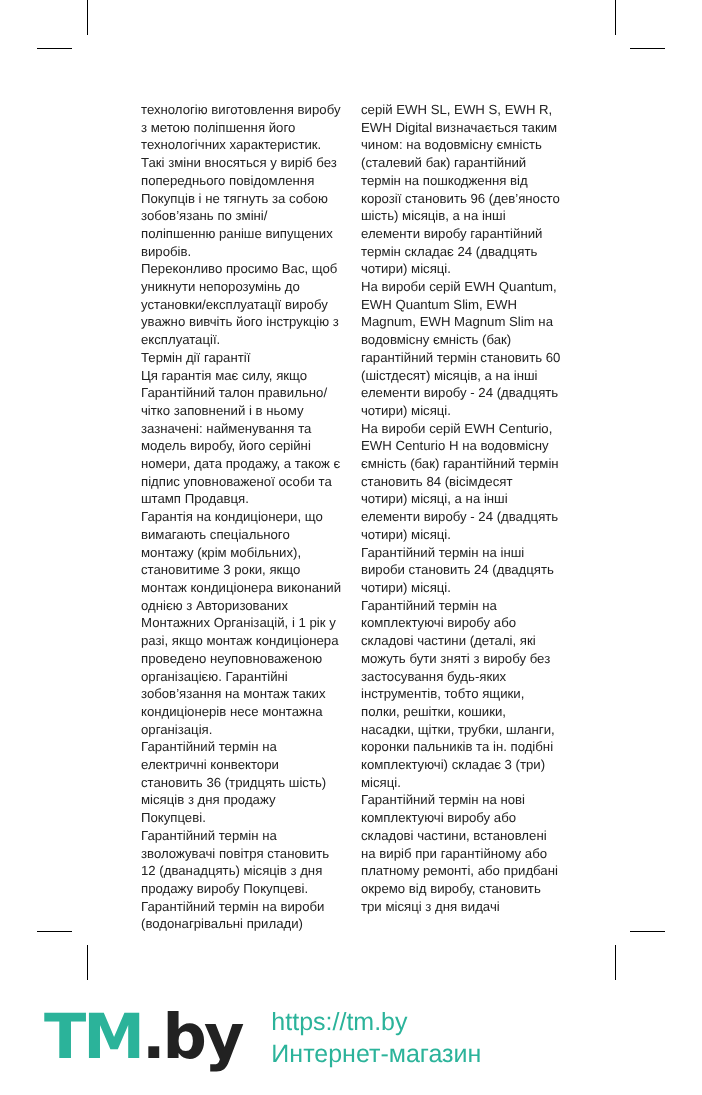технологію виготовлення виробу з метою поліпшення його технологічних характеристик.
Такі зміни вносяться у виріб без попереднього повідомлення Покупців і не тягнуть за собою зобов’язань по зміні/ поліпшенню раніше випущених виробів.
Переконливо просимо Вас, щоб уникнути непорозумінь до установки/експлуатації виробу уважно вивчіть його інструкцію з експлуатації.
Термін дії гарантії
Ця гарантія має силу, якщо Гарантійний талон правильно/ чітко заповнений і в ньому зазначені: найменування та модель виробу, його серійні номери, дата продажу, а також є підпис уповноваженої особи та штамп Продавця.
Гарантія на кондиціонери, що вимагають спеціального монтажу (крім мобільних), становитиме 3 роки, якщо монтаж кондиціонера виконаний однією з Авторизованих Монтажних Організацій, і 1 рік у разі, якщо монтаж кондиціонера проведено неуповноваженою організацією. Гарантійні зобов’язання на монтаж таких кондиціонерів несе монтажна організація.
Гарантійний термін на електричні конвектори становить 36 (тридцять шість) місяців з дня продажу Покупцеві.
Гарантійний термін на зволожувачі повітря становить 12 (дванадцять) місяців з дня продажу виробу Покупцеві.
Гарантійний термін на вироби (водонагрівальні прилади)
серій EWH SL, EWH S, EWH R, EWH Digital визначається таким чином: на водовмісну ємність (сталевий бак) гарантійний термін на пошкодження від корозії становить 96 (дев’яносто шість) місяців, а на інші елементи виробу гарантійний термін складає 24 (двадцять чотири) місяці.
На вироби серій EWH Quantum, EWH Quantum Slim, EWH Magnum, EWH Magnum Slim на водовмісну ємність (бак) гарантійний термін становить 60 (шістдесят) місяців, а на інші елементи виробу - 24 (двадцять чотири) місяці.
На вироби серій EWH Centurio, EWH Centurio H на водовмісну ємність (бак) гарантійний термін становить 84 (вісімдесят чотири) місяці, а на інші елементи виробу - 24 (двадцять чотири) місяці.
Гарантійний термін на інші вироби становить 24 (двадцять чотири) місяці.
Гарантійний термін на комплектуючі виробу або складові частини (деталі, які можуть бути зняті з виробу без застосування будь-яких інструментів, тобто ящики, полки, решітки, кошики, насадки, щітки, трубки, шланги, коронки пальників та ін. подібні комплектуючі) складає 3 (три) місяці.
Гарантійний термін на нові комплектуючі виробу або складові частини, встановлені на виріб при гарантійному або платному ремонті, або придбані окремо від виробу, становить три місяці з дня видачі
TM.by
https://tm.by
Интернет-магазин